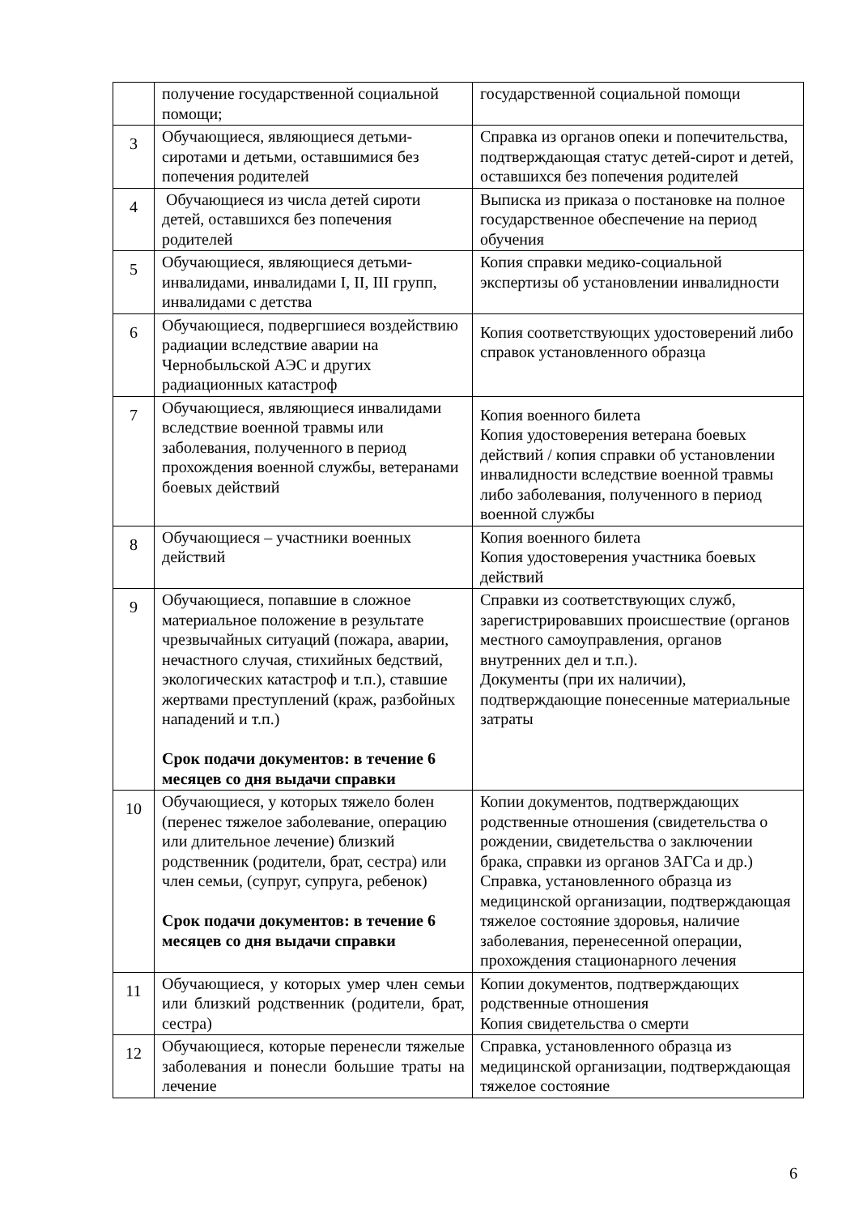| | получение государственной социальной помощи; | государственной социальной помощи |
| 3 | Обучающиеся, являющиеся детьми-сиротами и детьми, оставшимися без попечения родителей | Справка из органов опеки и попечительства, подтверждающая статус детей-сирот и детей, оставшихся без попечения родителей |
| 4 | Обучающиеся из числа детей сироти детей, оставшихся без попечения родителей | Выписка из приказа о постановке на полное государственное обеспечение на период обучения |
| 5 | Обучающиеся, являющиеся детьми-инвалидами, инвалидами I, II, III групп, инвалидами с детства | Копия справки медико-социальной экспертизы об установлении инвалидности |
| 6 | Обучающиеся, подвергшиеся воздействию радиации вследствие аварии на Чернобыльской АЭС и других радиационных катастроф | Копия соответствующих удостоверений либо справок установленного образца |
| 7 | Обучающиеся, являющиеся инвалидами вследствие военной травмы или заболевания, полученного в период прохождения военной службы, ветеранами боевых действий | Копия военного билета Копия удостоверения ветерана боевых действий / копия справки об установлении инвалидности вследствие военной травмы либо заболевания, полученного в период военной службы |
| 8 | Обучающиеся – участники военных действий | Копия военного билета Копия удостоверения участника боевых действий |
| 9 | Обучающиеся, попавшие в сложное материальное положение в результате чрезвычайных ситуаций (пожара, аварии, нечастного случая, стихийных бедствий, экологических катастроф и т.п.), ставшие жертвами преступлений (краж, разбойных нападений и т.п.) Срок подачи документов: в течение 6 месяцев со дня выдачи справки | Справки из соответствующих служб, зарегистрировавших происшествие (органов местного самоуправления, органов внутренних дел и т.п.). Документы (при их наличии), подтверждающие понесенные материальные затраты |
| 10 | Обучающиеся, у которых тяжело болен (перенес тяжелое заболевание, операцию или длительное лечение) близкий родственник (родители, брат, сестра) или член семьи, (супруг, супруга, ребенок) Срок подачи документов: в течение 6 месяцев со дня выдачи справки | Копии документов, подтверждающих родственные отношения (свидетельства о рождении, свидетельства о заключении брака, справки из органов ЗАГСа и др.) Справка, установленного образца из медицинской организации, подтверждающая тяжелое состояние здоровья, наличие заболевания, перенесенной операции, прохождения стационарного лечения |
| 11 | Обучающиеся, у которых умер член семьи или близкий родственник (родители, брат, сестра) | Копии документов, подтверждающих родственные отношения Копия свидетельства о смерти |
| 12 | Обучающиеся, которые перенесли тяжелые заболевания и понесли большие траты на лечение | Справка, установленного образца из медицинской организации, подтверждающая тяжелое состояние |
6